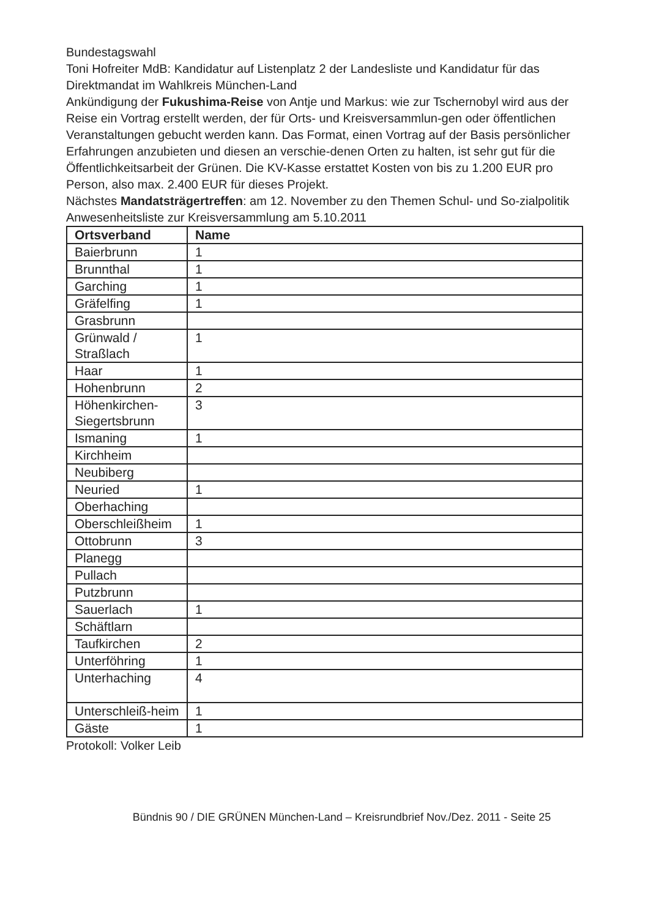Bundestagswahl
Toni Hofreiter MdB: Kandidatur auf Listenplatz 2 der Landesliste und Kandidatur für das Direktmandat im Wahlkreis München-Land
Ankündigung der Fukushima-Reise von Antje und Markus: wie zur Tschernobyl wird aus der Reise ein Vortrag erstellt werden, der für Orts- und Kreisversammlun-gen oder öffentlichen Veranstaltungen gebucht werden kann. Das Format, einen Vortrag auf der Basis persönlicher Erfahrungen anzubieten und diesen an verschie-denen Orten zu halten, ist sehr gut für die Öffentlichkeitsarbeit der Grünen. Die KV-Kasse erstattet Kosten von bis zu 1.200 EUR pro Person, also max. 2.400 EUR für dieses Projekt.
Nächstes Mandatsträgertreffen: am 12. November zu den Themen Schul- und So-zialpolitik
Anwesenheitsliste zur Kreisversammlung am 5.10.2011
| Ortsverband | Name |
| --- | --- |
| Baierbrunn | 1 |
| Brunnthal | 1 |
| Garching | 1 |
| Gräfelfing | 1 |
| Grasbrunn | |
| Grünwald / Straßlach | 1 |
| Haar | 1 |
| Hohenbrunn | 2 |
| Höhenkirchen-Siegertsbrunn | 3 |
| Ismaning | 1 |
| Kirchheim | |
| Neubiberg | |
| Neuried | 1 |
| Oberhaching | |
| Oberschleißheim | 1 |
| Ottobrunn | 3 |
| Planegg | |
| Pullach | |
| Putzbrunn | |
| Sauerlach | 1 |
| Schäftlarn | |
| Taufkirchen | 2 |
| Unterföhring | 1 |
| Unterhaching | 4 |
| Unterschleiß-heim | 1 |
| Gäste | 1 |
Protokoll: Volker Leib
Bündnis 90 / DIE GRÜNEN München-Land – Kreisrundbrief Nov./Dez. 2011 - Seite 25